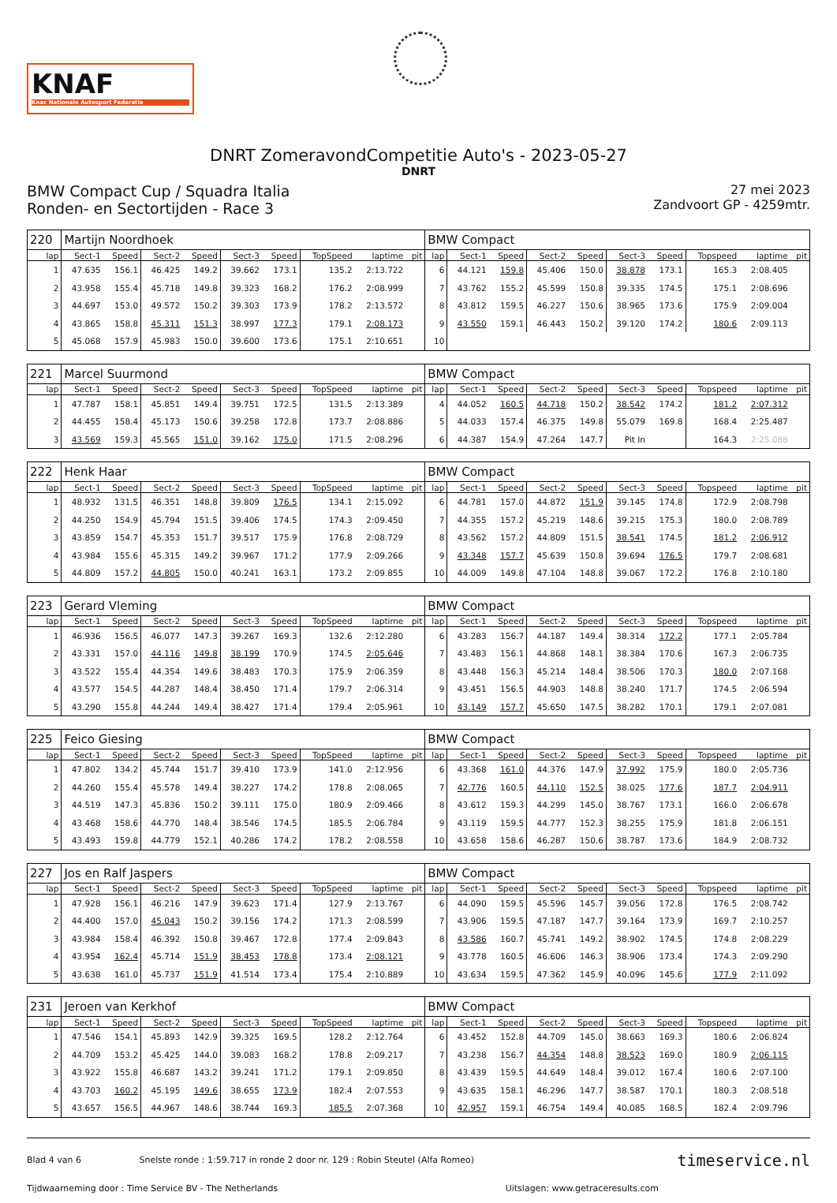KNAF
Knac Nationale Autosport Federatie
DNRT ZomeravondCompetitie Auto's - 2023-05-27
DNRT
BMW Compact Cup / Squadra Italia
Ronden- en Sectortijden - Race 3
27 mei 2023
Zandvoort GP - 4259mtr.
| 220 | Martijn Noordhoek | | | | | | | | | BMW Compact | | | | | | | | | |
| lap | Sect-1 | Speed | Sect-2 | Speed | Sect-3 | Speed | TopSpeed | laptime | pit | lap | Sect-1 | Speed | Sect-2 | Speed | Sect-3 | Speed | Topspeed | laptime | pit |
| 1 | 47.635 | 156.1 | 46.425 | 149.2 | 39.662 | 173.1 | 135.2 | 2:13.722 | | 6 | 44.121 | 159.8 | 45.406 | 150.0 | 38.878 | 173.1 | 165.3 | 2:08.405 | |
| 2 | 43.958 | 155.4 | 45.718 | 149.8 | 39.323 | 168.2 | 176.2 | 2:08.999 | | 7 | 43.762 | 155.2 | 45.599 | 150.8 | 39.335 | 174.5 | 175.1 | 2:08.696 | |
| 3 | 44.697 | 153.0 | 49.572 | 150.2 | 39.303 | 173.9 | 178.2 | 2:13.572 | | 8 | 43.812 | 159.5 | 46.227 | 150.6 | 38.965 | 173.6 | 175.9 | 2:09.004 | |
| 4 | 43.865 | 158.8 | 45.311 | 151.3 | 38.997 | 177.3 | 179.1 | 2:08.173 | | 9 | 43.550 | 159.1 | 46.443 | 150.2 | 39.120 | 174.2 | 180.6 | 2:09.113 | |
| 5 | 45.068 | 157.9 | 45.983 | 150.0 | 39.600 | 173.6 | 175.1 | 2:10.651 | | 10 | | | | | | | | | |
| 221 | Marcel Suurmond | | | | | | | | | BMW Compact | | | | | | | | | |
| lap | Sect-1 | Speed | Sect-2 | Speed | Sect-3 | Speed | TopSpeed | laptime | pit | lap | Sect-1 | Speed | Sect-2 | Speed | Sect-3 | Speed | Topspeed | laptime | pit |
| 1 | 47.787 | 158.1 | 45.851 | 149.4 | 39.751 | 172.5 | 131.5 | 2:13.389 | | 4 | 44.052 | 160.5 | 44.718 | 150.2 | 38.542 | 174.2 | 181.2 | 2:07.312 | |
| 2 | 44.455 | 158.4 | 45.173 | 150.6 | 39.258 | 172.8 | 173.7 | 2:08.886 | | 5 | 44.033 | 157.4 | 46.375 | 149.8 | 55.079 | 169.8 | 168.4 | 2:25.487 | |
| 3 | 43.569 | 159.3 | 45.565 | 151.0 | 39.162 | 175.0 | 171.5 | 2:08.296 | | 6 | 44.387 | 154.9 | 47.264 | 147.7 | Pit In | | 164.3 | 2:25.088 | |
| 222 | Henk Haar | | | | | | | | | BMW Compact | | | | | | | | | |
| lap | Sect-1 | Speed | Sect-2 | Speed | Sect-3 | Speed | TopSpeed | laptime | pit | lap | Sect-1 | Speed | Sect-2 | Speed | Sect-3 | Speed | Topspeed | laptime | pit |
| 1 | 48.932 | 131.5 | 46.351 | 148.8 | 39.809 | 176.5 | 134.1 | 2:15.092 | | 6 | 44.781 | 157.0 | 44.872 | 151.9 | 39.145 | 174.8 | 172.9 | 2:08.798 | |
| 2 | 44.250 | 154.9 | 45.794 | 151.5 | 39.406 | 174.5 | 174.3 | 2:09.450 | | 7 | 44.355 | 157.2 | 45.219 | 148.6 | 39.215 | 175.3 | 180.0 | 2:08.789 | |
| 3 | 43.859 | 154.7 | 45.353 | 151.7 | 39.517 | 175.9 | 176.8 | 2:08.729 | | 8 | 43.562 | 157.2 | 44.809 | 151.5 | 38.541 | 174.5 | 181.2 | 2:06.912 | |
| 4 | 43.984 | 155.6 | 45.315 | 149.2 | 39.967 | 171.2 | 177.9 | 2:09.266 | | 9 | 43.348 | 157.7 | 45.639 | 150.8 | 39.694 | 176.5 | 179.7 | 2:08.681 | |
| 5 | 44.809 | 157.2 | 44.805 | 150.0 | 40.241 | 163.1 | 173.2 | 2:09.855 | | 10 | 44.009 | 149.8 | 47.104 | 148.8 | 39.067 | 172.2 | 176.8 | 2:10.180 | |
| 223 | Gerard Vleming | | | | | | | | | BMW Compact | | | | | | | | | |
| lap | Sect-1 | Speed | Sect-2 | Speed | Sect-3 | Speed | TopSpeed | laptime | pit | lap | Sect-1 | Speed | Sect-2 | Speed | Sect-3 | Speed | Topspeed | laptime | pit |
| 1 | 46.936 | 156.5 | 46.077 | 147.3 | 39.267 | 169.3 | 132.6 | 2:12.280 | | 6 | 43.283 | 156.7 | 44.187 | 149.4 | 38.314 | 172.2 | 177.1 | 2:05.784 | |
| 2 | 43.331 | 157.0 | 44.116 | 149.8 | 38.199 | 170.9 | 174.5 | 2:05.646 | | 7 | 43.483 | 156.1 | 44.868 | 148.1 | 38.384 | 170.6 | 167.3 | 2:06.735 | |
| 3 | 43.522 | 155.4 | 44.354 | 149.6 | 38.483 | 170.3 | 175.9 | 2:06.359 | | 8 | 43.448 | 156.3 | 45.214 | 148.4 | 38.506 | 170.3 | 180.0 | 2:07.168 | |
| 4 | 43.577 | 154.5 | 44.287 | 148.4 | 38.450 | 171.4 | 179.7 | 2:06.314 | | 9 | 43.451 | 156.5 | 44.903 | 148.8 | 38.240 | 171.7 | 174.5 | 2:06.594 | |
| 5 | 43.290 | 155.8 | 44.244 | 149.4 | 38.427 | 171.4 | 179.4 | 2:05.961 | | 10 | 43.149 | 157.7 | 45.650 | 147.5 | 38.282 | 170.1 | 179.1 | 2:07.081 | |
| 225 | Feico Giesing | | | | | | | | | BMW Compact | | | | | | | | | |
| lap | Sect-1 | Speed | Sect-2 | Speed | Sect-3 | Speed | TopSpeed | laptime | pit | lap | Sect-1 | Speed | Sect-2 | Speed | Sect-3 | Speed | Topspeed | laptime | pit |
| 1 | 47.802 | 134.2 | 45.744 | 151.7 | 39.410 | 173.9 | 141.0 | 2:12.956 | | 6 | 43.368 | 161.0 | 44.376 | 147.9 | 37.992 | 175.9 | 180.0 | 2:05.736 | |
| 2 | 44.260 | 155.4 | 45.578 | 149.4 | 38.227 | 174.2 | 178.8 | 2:08.065 | | 7 | 42.776 | 160.5 | 44.110 | 152.5 | 38.025 | 177.6 | 187.7 | 2:04.911 | |
| 3 | 44.519 | 147.3 | 45.836 | 150.2 | 39.111 | 175.0 | 180.9 | 2:09.466 | | 8 | 43.612 | 159.3 | 44.299 | 145.0 | 38.767 | 173.1 | 166.0 | 2:06.678 | |
| 4 | 43.468 | 158.6 | 44.770 | 148.4 | 38.546 | 174.5 | 185.5 | 2:06.784 | | 9 | 43.119 | 159.5 | 44.777 | 152.3 | 38.255 | 175.9 | 181.8 | 2:06.151 | |
| 5 | 43.493 | 159.8 | 44.779 | 152.1 | 40.286 | 174.2 | 178.2 | 2:08.558 | | 10 | 43.658 | 158.6 | 46.287 | 150.6 | 38.787 | 173.6 | 184.9 | 2:08.732 | |
| 227 | Jos en Ralf Jaspers | | | | | | | | | BMW Compact | | | | | | | | | |
| lap | Sect-1 | Speed | Sect-2 | Speed | Sect-3 | Speed | TopSpeed | laptime | pit | lap | Sect-1 | Speed | Sect-2 | Speed | Sect-3 | Speed | Topspeed | laptime | pit |
| 1 | 47.928 | 156.1 | 46.216 | 147.9 | 39.623 | 171.4 | 127.9 | 2:13.767 | | 6 | 44.090 | 159.5 | 45.596 | 145.7 | 39.056 | 172.8 | 176.5 | 2:08.742 | |
| 2 | 44.400 | 157.0 | 45.043 | 150.2 | 39.156 | 174.2 | 171.3 | 2:08.599 | | 7 | 43.906 | 159.5 | 47.187 | 147.7 | 39.164 | 173.9 | 169.7 | 2:10.257 | |
| 3 | 43.984 | 158.4 | 46.392 | 150.8 | 39.467 | 172.8 | 177.4 | 2:09.843 | | 8 | 43.586 | 160.7 | 45.741 | 149.2 | 38.902 | 174.5 | 174.8 | 2:08.229 | |
| 4 | 43.954 | 162.4 | 45.714 | 151.9 | 38.453 | 178.8 | 173.4 | 2:08.121 | | 9 | 43.778 | 160.5 | 46.606 | 146.3 | 38.906 | 173.4 | 174.3 | 2:09.290 | |
| 5 | 43.638 | 161.0 | 45.737 | 151.9 | 41.514 | 173.4 | 175.4 | 2:10.889 | | 10 | 43.634 | 159.5 | 47.362 | 145.9 | 40.096 | 145.6 | 177.9 | 2:11.092 | |
| 231 | Jeroen van Kerkhof | | | | | | | | | BMW Compact | | | | | | | | | |
| lap | Sect-1 | Speed | Sect-2 | Speed | Sect-3 | Speed | TopSpeed | laptime | pit | lap | Sect-1 | Speed | Sect-2 | Speed | Sect-3 | Speed | Topspeed | laptime | pit |
| 1 | 47.546 | 154.1 | 45.893 | 142.9 | 39.325 | 169.5 | 128.2 | 2:12.764 | | 6 | 43.452 | 152.8 | 44.709 | 145.0 | 38.663 | 169.3 | 180.6 | 2:06.824 | |
| 2 | 44.709 | 153.2 | 45.425 | 144.0 | 39.083 | 168.2 | 178.8 | 2:09.217 | | 7 | 43.238 | 156.7 | 44.354 | 148.8 | 38.523 | 169.0 | 180.9 | 2:06.115 | |
| 3 | 43.922 | 155.8 | 46.687 | 143.2 | 39.241 | 171.2 | 179.1 | 2:09.850 | | 8 | 43.439 | 159.5 | 44.649 | 148.4 | 39.012 | 167.4 | 180.6 | 2:07.100 | |
| 4 | 43.703 | 160.2 | 45.195 | 149.6 | 38.655 | 173.9 | 182.4 | 2:07.553 | | 9 | 43.635 | 158.1 | 46.296 | 147.7 | 38.587 | 170.1 | 180.3 | 2:08.518 | |
| 5 | 43.657 | 156.5 | 44.967 | 148.6 | 38.744 | 169.3 | 185.5 | 2:07.368 | | 10 | 42.957 | 159.1 | 46.754 | 149.4 | 40.085 | 168.5 | 182.4 | 2:09.796 | |
Blad 4 van 6 Snelste ronde : 1:59.717 in ronde 2 door nr. 129 : Robin Steutel (Alfa Romeo) timeservice.nl
Tijdwaarneming door : Time Service BV - The Netherlands Uitslagen: www.getraceresults.com